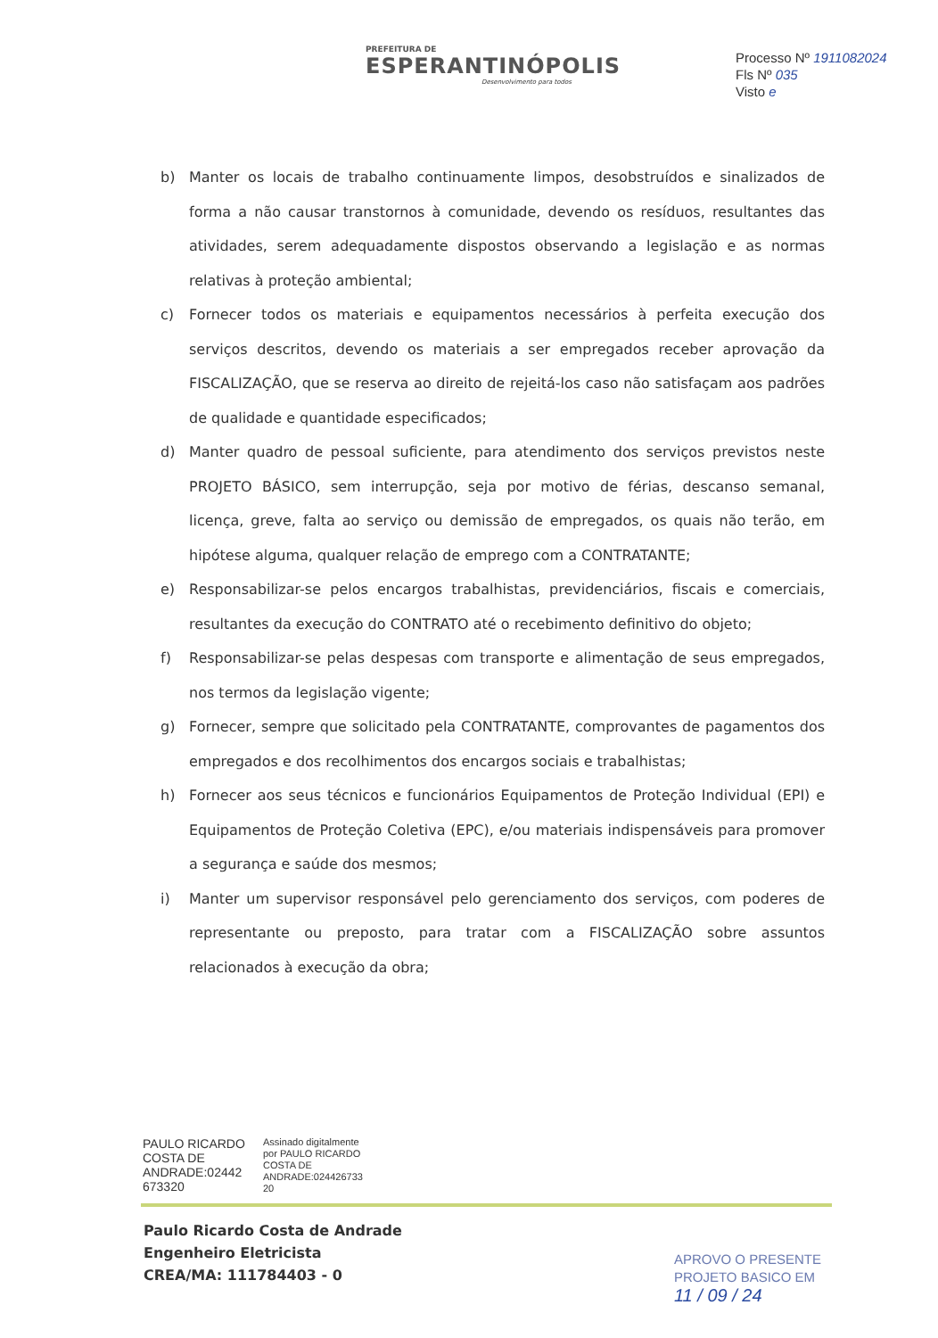PREFEITURA DE
ESPERANTINÓPOLIS
Desenvolvimento para todos
Processo Nº 1911082024
Fls Nº 035
Visto e
b) Manter os locais de trabalho continuamente limpos, desobstruídos e sinalizados de forma a não causar transtornos à comunidade, devendo os resíduos, resultantes das atividades, serem adequadamente dispostos observando a legislação e as normas relativas à proteção ambiental;
c) Fornecer todos os materiais e equipamentos necessários à perfeita execução dos serviços descritos, devendo os materiais a ser empregados receber aprovação da FISCALIZAÇÃO, que se reserva ao direito de rejeitá-los caso não satisfaçam aos padrões de qualidade e quantidade especificados;
d) Manter quadro de pessoal suficiente, para atendimento dos serviços previstos neste PROJETO BÁSICO, sem interrupção, seja por motivo de férias, descanso semanal, licença, greve, falta ao serviço ou demissão de empregados, os quais não terão, em hipótese alguma, qualquer relação de emprego com a CONTRATANTE;
e) Responsabilizar-se pelos encargos trabalhistas, previdenciários, fiscais e comerciais, resultantes da execução do CONTRATO até o recebimento definitivo do objeto;
f) Responsabilizar-se pelas despesas com transporte e alimentação de seus empregados, nos termos da legislação vigente;
g) Fornecer, sempre que solicitado pela CONTRATANTE, comprovantes de pagamentos dos empregados e dos recolhimentos dos encargos sociais e trabalhistas;
h) Fornecer aos seus técnicos e funcionários Equipamentos de Proteção Individual (EPI) e Equipamentos de Proteção Coletiva (EPC), e/ou materiais indispensáveis para promover a segurança e saúde dos mesmos;
i) Manter um supervisor responsável pelo gerenciamento dos serviços, com poderes de representante ou preposto, para tratar com a FISCALIZAÇÃO sobre assuntos relacionados à execução da obra;
PAULO RICARDO COSTA DE ANDRADE:02442 673320
Assinado digitalmente
por PAULO RICARDO
COSTA DE
ANDRADE:024426733
20
Paulo Ricardo Costa de Andrade
Engenheiro Eletricista
CREA/MA: 111784403 - 0
APROVO O PRESENTE
PROJETO BASICO EM
11 / 09 / 24